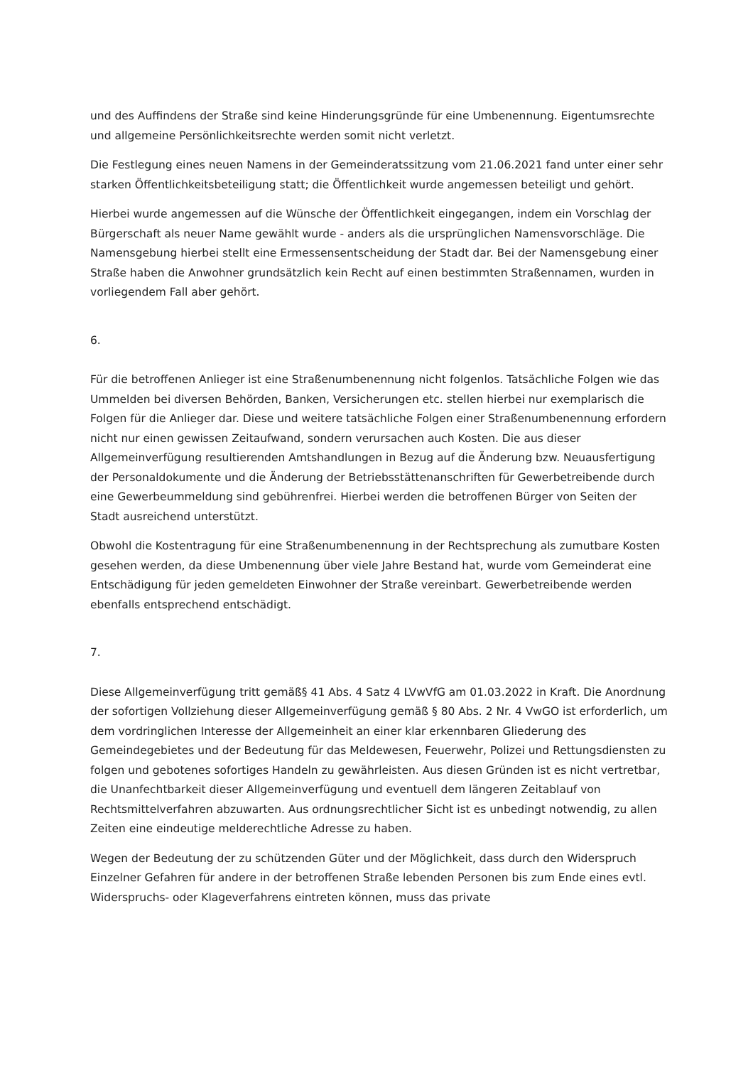und des Auffindens der Straße sind keine Hinderungsgründe für eine Umbenennung. Eigentumsrechte und allgemeine Persönlichkeitsrechte werden somit nicht verletzt.
Die Festlegung eines neuen Namens in der Gemeinderatssitzung vom 21.06.2021 fand unter einer sehr starken Öffentlichkeitsbeteiligung statt; die Öffentlichkeit wurde angemessen beteiligt und gehört.
Hierbei wurde angemessen auf die Wünsche der Öffentlichkeit eingegangen, indem ein Vorschlag der Bürgerschaft als neuer Name gewählt wurde - anders als die ursprünglichen Namensvorschläge. Die Namensgebung hierbei stellt eine Ermessensentscheidung der Stadt dar. Bei der Namensgebung einer Straße haben die Anwohner grundsätzlich kein Recht auf einen bestimmten Straßennamen, wurden in vorliegendem Fall aber gehört.
6.
Für die betroffenen Anlieger ist eine Straßenumbenennung nicht folgenlos. Tatsächliche Folgen wie das Ummelden bei diversen Behörden, Banken, Versicherungen etc. stellen hierbei nur exemplarisch die Folgen für die Anlieger dar. Diese und weitere tatsächliche Folgen einer Straßenumbenennung erfordern nicht nur einen gewissen Zeitaufwand, sondern verursachen auch Kosten. Die aus dieser Allgemeinverfügung resultierenden Amtshandlungen in Bezug auf die Änderung bzw. Neuausfertigung der Personaldokumente und die Änderung der Betriebsstättenanschriften für Gewerbetreibende durch eine Gewerbeummeldung sind gebührenfrei. Hierbei werden die betroffenen Bürger von Seiten der Stadt ausreichend unterstützt.
Obwohl die Kostentragung für eine Straßenumbenennung in der Rechtsprechung als zumutbare Kosten gesehen werden, da diese Umbenennung über viele Jahre Bestand hat, wurde vom Gemeinderat eine Entschädigung für jeden gemeldeten Einwohner der Straße vereinbart. Gewerbetreibende werden ebenfalls entsprechend entschädigt.
7.
Diese Allgemeinverfügung tritt gemäß§ 41 Abs. 4 Satz 4 LVwVfG am 01.03.2022 in Kraft. Die Anordnung der sofortigen Vollziehung dieser Allgemeinverfügung gemäß § 80 Abs. 2 Nr. 4 VwGO ist erforderlich, um dem vordringlichen Interesse der Allgemeinheit an einer klar erkennbaren Gliederung des Gemeindegebietes und der Bedeutung für das Meldewesen, Feuerwehr, Polizei und Rettungsdiensten zu folgen und gebotenes sofortiges Handeln zu gewährleisten. Aus diesen Gründen ist es nicht vertretbar, die Unanfechtbarkeit dieser Allgemeinverfügung und eventuell dem längeren Zeitablauf von Rechtsmittelverfahren abzuwarten. Aus ordnungsrechtlicher Sicht ist es unbedingt notwendig, zu allen Zeiten eine eindeutige melderechtliche Adresse zu haben.
Wegen der Bedeutung der zu schützenden Güter und der Möglichkeit, dass durch den Widerspruch Einzelner Gefahren für andere in der betroffenen Straße lebenden Personen bis zum Ende eines evtl. Widerspruchs- oder Klageverfahrens eintreten können, muss das private